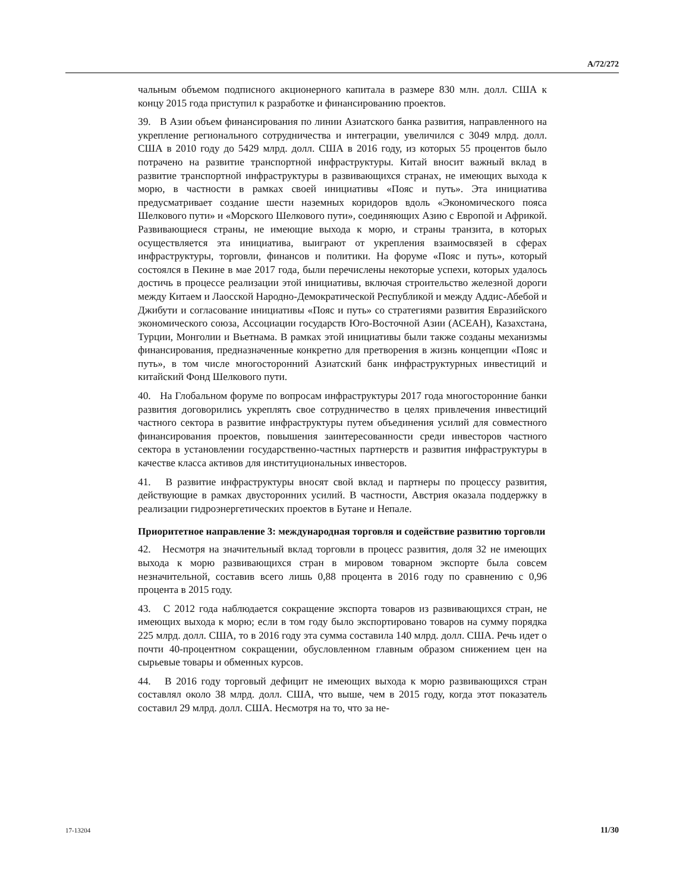A/72/272
чальным объемом подписного акционерного капитала в размере 830 млн. долл. США к концу 2015 года приступил к разработке и финансированию проектов.
39. В Азии объем финансирования по линии Азиатского банка развития, направленного на укрепление регионального сотрудничества и интеграции, увеличился с 3049 млрд. долл. США в 2010 году до 5429 млрд. долл. США в 2016 году, из которых 55 процентов было потрачено на развитие транспортной инфраструктуры. Китай вносит важный вклад в развитие транспортной инфраструктуры в развивающихся странах, не имеющих выхода к морю, в частности в рамках своей инициативы «Пояс и путь». Эта инициатива предусматривает создание шести наземных коридоров вдоль «Экономического пояса Шелкового пути» и «Морского Шелкового пути», соединяющих Азию с Европой и Африкой. Развивающиеся страны, не имеющие выхода к морю, и страны транзита, в которых осуществляется эта инициатива, выиграют от укрепления взаимосвязей в сферах инфраструктуры, торговли, финансов и политики. На форуме «Пояс и путь», который состоялся в Пекине в мае 2017 года, были перечислены некоторые успехи, которых удалось достичь в процессе реализации этой инициативы, включая строительство железной дороги между Китаем и Лаосской Народно-Демократической Республикой и между Аддис-Абебой и Джибути и согласование инициативы «Пояс и путь» со стратегиями развития Евразийского экономического союза, Ассоциации государств Юго-Восточной Азии (АСЕАН), Казахстана, Турции, Монголии и Вьетнама. В рамках этой инициативы были также созданы механизмы финансирования, предназначенные конкретно для претворения в жизнь концепции «Пояс и путь», в том числе многосторонний Азиатский банк инфраструктурных инвестиций и китайский Фонд Шелкового пути.
40. На Глобальном форуме по вопросам инфраструктуры 2017 года многосторонние банки развития договорились укреплять свое сотрудничество в целях привлечения инвестиций частного сектора в развитие инфраструктуры путем объединения усилий для совместного финансирования проектов, повышения заинтересованности среди инвесторов частного сектора в установлении государственно-частных партнерств и развития инфраструктуры в качестве класса активов для институциональных инвесторов.
41. В развитие инфраструктуры вносят свой вклад и партнеры по процессу развития, действующие в рамках двусторонних усилий. В частности, Австрия оказала поддержку в реализации гидроэнергетических проектов в Бутане и Непале.
Приоритетное направление 3: международная торговля и содействие развитию торговли
42. Несмотря на значительный вклад торговли в процесс развития, доля 32 не имеющих выхода к морю развивающихся стран в мировом товарном экспорте была совсем незначительной, составив всего лишь 0,88 процента в 2016 году по сравнению с 0,96 процента в 2015 году.
43. С 2012 года наблюдается сокращение экспорта товаров из развивающихся стран, не имеющих выхода к морю; если в том году было экспортировано товаров на сумму порядка 225 млрд. долл. США, то в 2016 году эта сумма составила 140 млрд. долл. США. Речь идет о почти 40-процентном сокращении, обусловленном главным образом снижением цен на сырьевые товары и обменных курсов.
44. В 2016 году торговый дефицит не имеющих выхода к морю развивающихся стран составлял около 38 млрд. долл. США, что выше, чем в 2015 году, когда этот показатель составил 29 млрд. долл. США. Несмотря на то, что за не-
17-13204 11/30